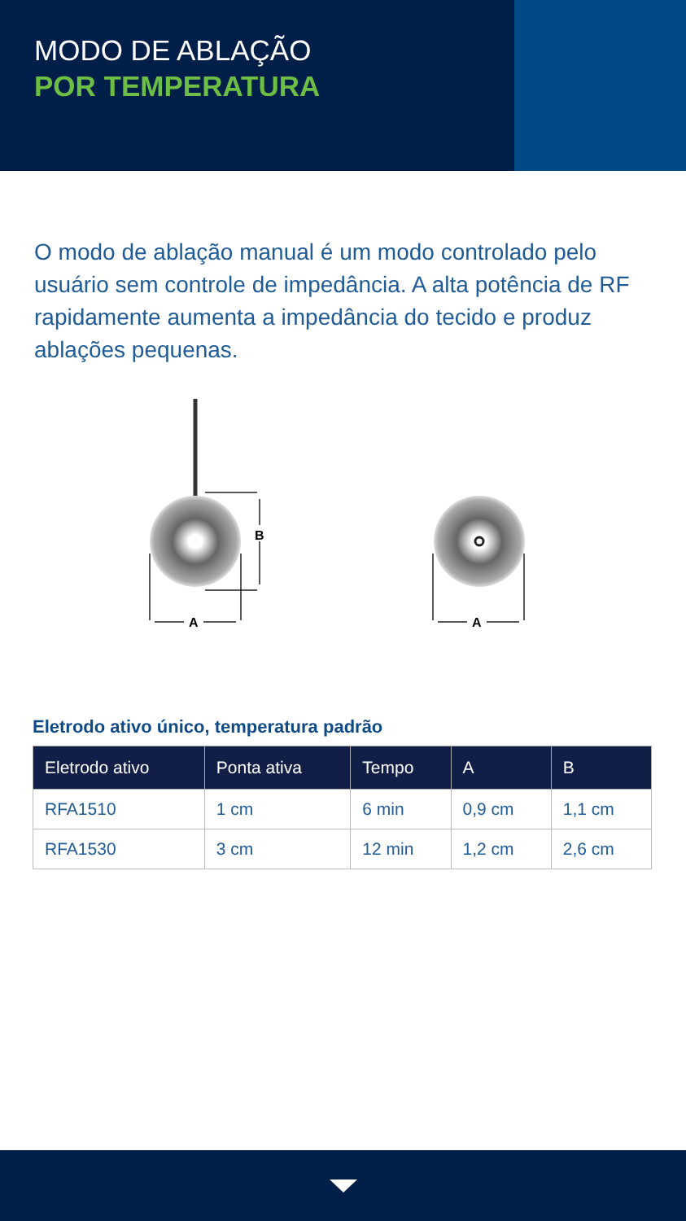MODO DE ABLAÇÃO
POR TEMPERATURA
O modo de ablação manual é um modo controlado pelo usuário sem controle de impedância. A alta potência de RF rapidamente aumenta a impedância do tecido e produz ablações pequenas.
B
A
A
Eletrodo ativo único, temperatura padrão
| Eletrodo ativo | Ponta ativa | Tempo | A | B |
| --- | --- | --- | --- | --- |
| RFA1510 | 1 cm | 6 min | 0,9 cm | 1,1 cm |
| RFA1530 | 3 cm | 12 min | 1,2 cm | 2,6 cm |